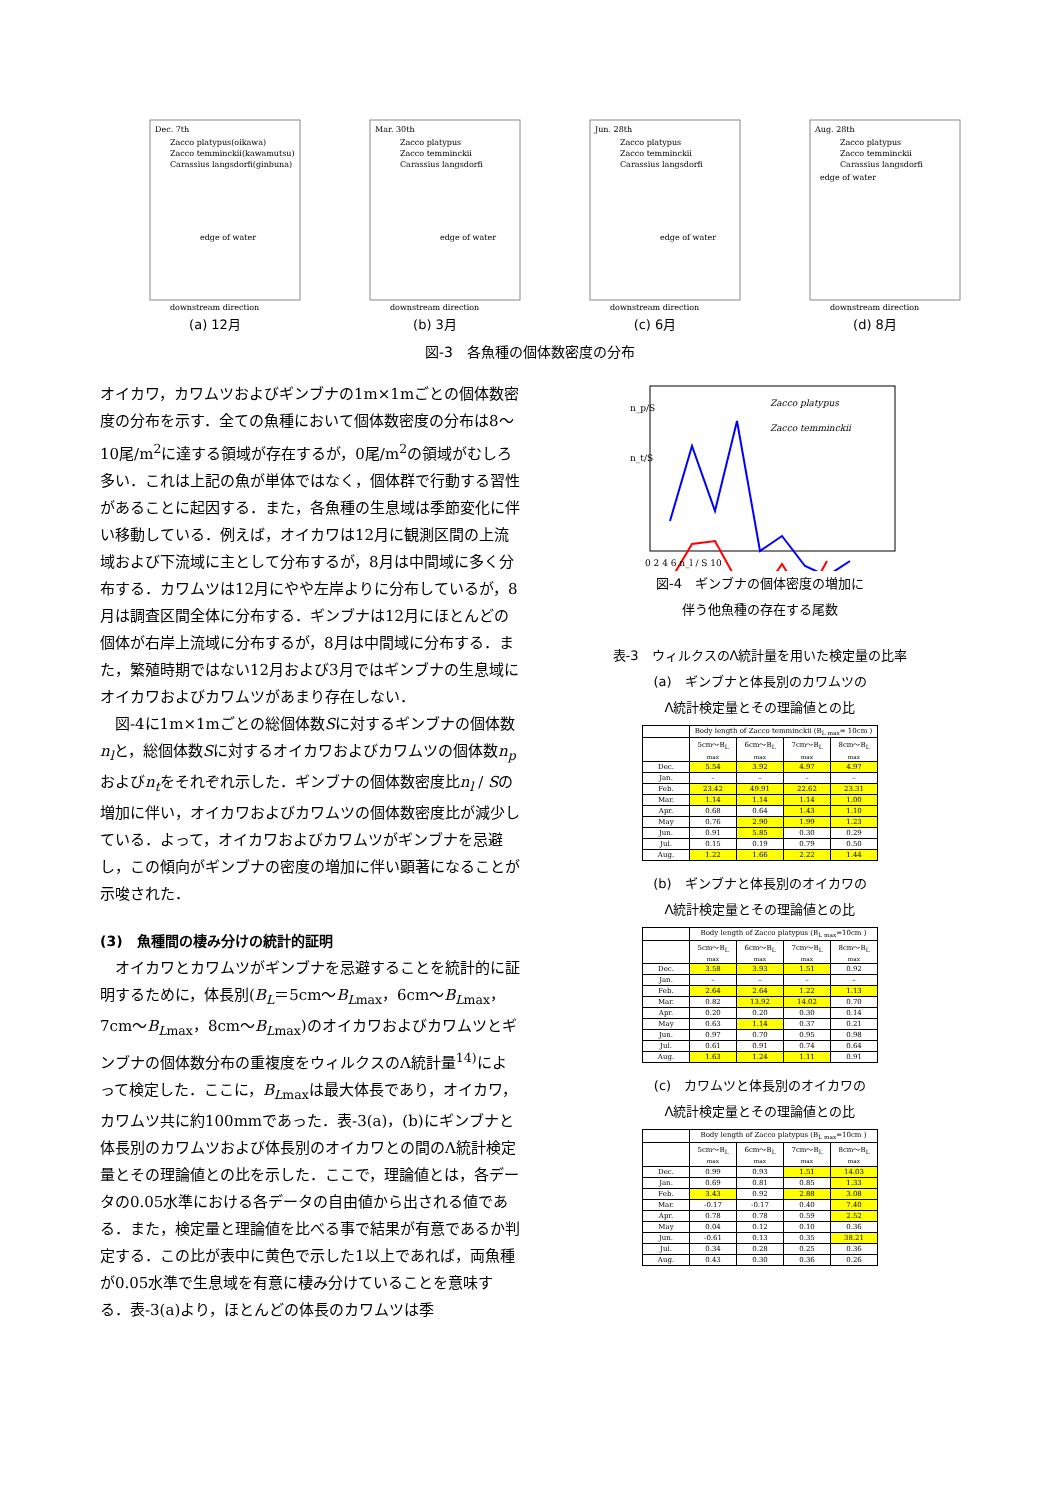Dec. 7th
Zacco platypus(oikawa)
Zacco temminckii(kawamutsu)
Carassius langsdorfi(ginbuna)
edge of water
downstream direction
(a) 12月
Mar. 30th
Zacco platypus
Zacco temminckii
Carassius langsdorfi
edge of water
downstream direction
(b) 3月
Jun. 28th
Zacco platypus
Zacco temminckii
Carassius langsdorfi
edge of water
downstream direction
(c) 6月
Aug. 28th
Zacco platypus
Zacco temminckii
Carassius langsdorfi
edge of water
downstream direction
(d) 8月
図-3　各魚種の個体数密度の分布
オイカワ，カワムツおよびギンブナの1m×1mごとの個体数密度の分布を示す．全ての魚種において個体数密度の分布は8〜10尾/m<sup>2</sup>に達する領域が存在するが，0尾/m<sup>2</sup>の領域がむしろ多い．これは上記の魚が単体ではなく，個体群で行動する習性があることに起因する．また，各魚種の生息域は季節変化に伴い移動している．例えば，オイカワは12月に観測区間の上流域および下流域に主として分布するが，8月は中間域に多く分布する．カワムツは12月にやや左岸よりに分布しているが，8月は調査区間全体に分布する．ギンブナは12月にほとんどの個体が右岸上流域に分布するが，8月は中間域に分布する．また，繁殖時期ではない12月および3月ではギンブナの生息域にオイカワおよびカワムツがあまり存在しない．
　図-4に1m×1mごとの総個体数Sに対するギンブナの個体数n<sub>l</sub>と，総個体数Sに対するオイカワおよびカワムツの個体数n<sub>p</sub>およびn<sub>t</sub>をそれぞれ示した．ギンブナの個体数密度比n<sub>l</sub> / Sの増加に伴い，オイカワおよびカワムツの個体数密度比が減少している．よって，オイカワおよびカワムツがギンブナを忌避し，この傾向がギンブナの密度の増加に伴い顕著になることが示唆された．
(3)　魚種間の棲み分けの統計的証明
　オイカワとカワムツがギンブナを忌避することを統計的に証明するために，体長別(B<sub>L</sub>＝5cm〜B<sub>L</sub><sub>max</sub>，6cm〜B<sub>L</sub><sub>max</sub>，7cm〜B<sub>L</sub><sub>max</sub>，8cm〜B<sub>L</sub><sub>max</sub>)のオイカワおよびカワムツとギンブナの個体数分布の重複度をウィルクスのΛ統計量<sup>14)</sup>によって検定した．ここに，B<sub>L</sub><sub>max</sub>は最大体長であり，オイカワ，カワムツ共に約100mmであった．表-3(a)，(b)にギンブナと体長別のカワムツおよび体長別のオイカワとの間のΛ統計検定量とその理論値との比を示した．ここで，理論値とは，各データの0.05水準における各データの自由値から出される値である．また，検定量と理論値を比べる事で結果が有意であるか判定する．この比が表中に黄色で示した1以上であれば，両魚種が0.05水準で生息域を有意に棲み分けていることを意味する．表-3(a)より，ほとんどの体長のカワムツは季
n_p/S
n_t/S
Zacco platypus
Zacco temminckii
0 2 4 6 n_l / S 10
図-4　ギンブナの個体密度の増加に
伴う他魚種の存在する尾数
表-3　ウィルクスのΛ統計量を用いた検定量の比率
(a)　ギンブナと体長別のカワムツの
Λ統計検定量とその理論値との比
| | Body length of Zacco temminckii (B<sub>L max</sub>= 10cm ) | | | |
| --- | --- | --- | --- | --- |
| | 5cm〜B<sub>L max</sub> | 6cm〜B<sub>L max</sub> | 7cm〜B<sub>L max</sub> | 8cm〜B<sub>L max</sub> |
| Dec. | 5.54 | 3.92 | 4.97 | 4.97 |
| Jan. | – | – | – | – |
| Feb. | 23.42 | 49.91 | 22.62 | 23.31 |
| Mar. | 1.14 | 1.14 | 1.14 | 1.00 |
| Apr. | 0.68 | 0.64 | 1.43 | 1.10 |
| May | 0.76 | 2.90 | 1.99 | 1.23 |
| Jun. | 0.91 | 5.85 | 0.30 | 0.29 |
| Jul. | 0.15 | 0.19 | 0.79 | 0.50 |
| Aug. | 1.22 | 1.66 | 2.22 | 1.44 |
(b)　ギンブナと体長別のオイカワの
Λ統計検定量とその理論値との比
| | Body length of Zacco platypus (B<sub>L max</sub>=10cm ) | | | |
| --- | --- | --- | --- | --- |
| | 5cm〜B<sub>L max</sub> | 6cm〜B<sub>L max</sub> | 7cm〜B<sub>L max</sub> | 8cm〜B<sub>L max</sub> |
| Dec. | 3.58 | 3.93 | 1.51 | 0.92 |
| Jan. | – | – | – | – |
| Feb. | 2.64 | 2.64 | 1.22 | 1.13 |
| Mar. | 0.82 | 13.92 | 14.02 | 0.70 |
| Apr. | 0.20 | 0.20 | 0.30 | 0.14 |
| May | 0.63 | 1.14 | 0.37 | 0.21 |
| Jun. | 0.97 | 0.70 | 0.95 | 0.98 |
| Jul. | 0.61 | 0.91 | 0.74 | 0.64 |
| Aug. | 1.63 | 1.24 | 1.11 | 0.91 |
(c)　カワムツと体長別のオイカワの
Λ統計検定量とその理論値との比
| | Body length of Zacco platypus (B<sub>L max</sub>=10cm ) | | | |
| --- | --- | --- | --- | --- |
| | 5cm〜B<sub>L max</sub> | 6cm〜B<sub>L max</sub> | 7cm〜B<sub>L max</sub> | 8cm〜B<sub>L max</sub> |
| Dec. | 0.99 | 0.93 | 1.51 | 14.03 |
| Jan. | 0.69 | 0.81 | 0.85 | 1.33 |
| Feb. | 3.43 | 0.92 | 2.88 | 3.08 |
| Mar. | -0.17 | -0.17 | 0.40 | 7.40 |
| Apr. | 0.78 | 0.78 | 0.59 | 2.52 |
| May | 0.04 | 0.12 | 0.10 | 0.36 |
| Jun. | -0.61 | 0.13 | 0.35 | 38.21 |
| Jul. | 0.34 | 0.28 | 0.25 | 0.36 |
| Aug. | 0.43 | 0.30 | 0.36 | 0.26 |